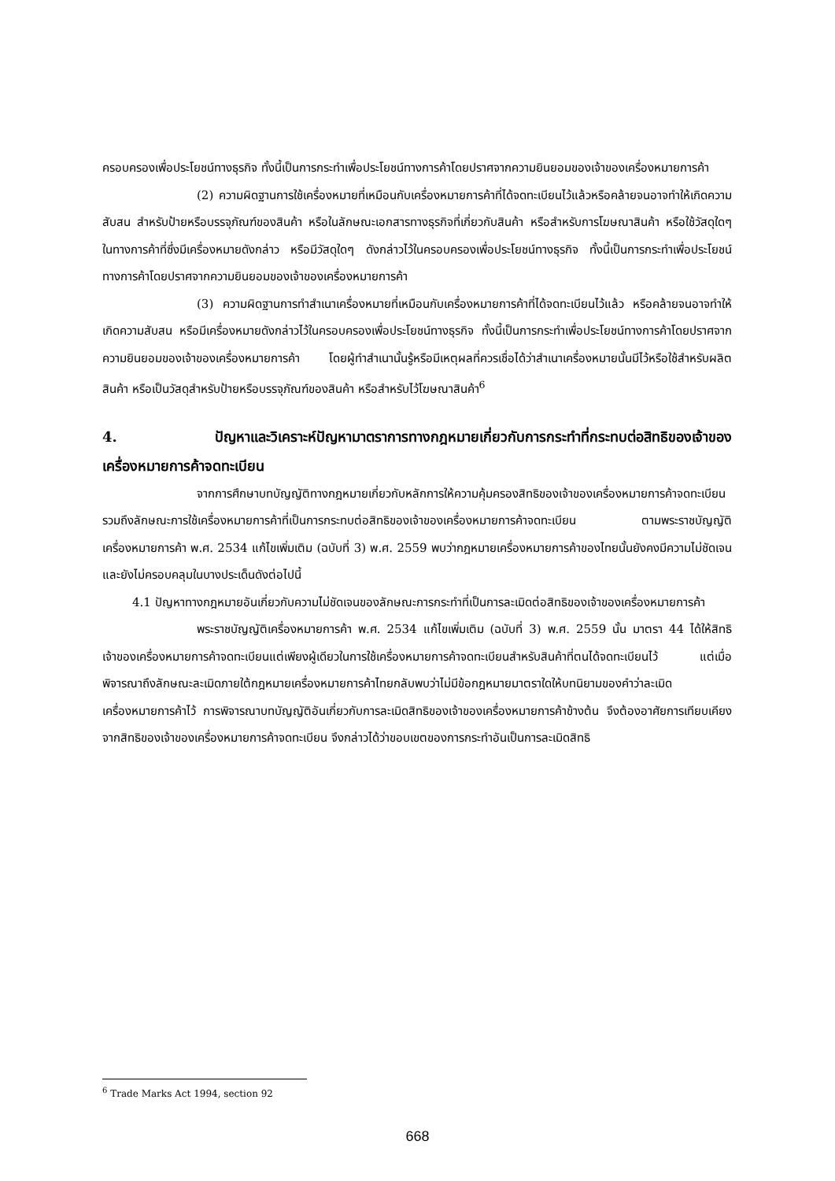ครอบครองเพื่อประโยชน์ทางธุรกิจ ทั้งนี้เป็นการกระทำเพื่อประโยชน์ทางการค้าโดยปราศจากความยินยอมของเจ้าของเครื่องหมายการค้า
(2) ความผิดฐานการใช้เครื่องหมายที่เหมือนกับเครื่องหมายการค้าที่ได้จดทะเบียนไว้แล้วหรือคล้ายจนอาจทำให้เกิดความสับสน สำหรับป้ายหรือบรรจุภัณฑ์ของสินค้า หรือในลักษณะเอกสารทางธุรกิจที่เกี่ยวกับสินค้า หรือสำหรับการโฆษณาสินค้า หรือใช้วัสดุใดๆ ในทางการค้าที่ซึ่งมีเครื่องหมายดังกล่าว หรือมีวัสดุใดๆ ดังกล่าวไว้ในครอบครองเพื่อประโยชน์ทางธุรกิจ ทั้งนี้เป็นการกระทำเพื่อประโยชน์ทางการค้าโดยปราศจากความยินยอมของเจ้าของเครื่องหมายการค้า
(3) ความผิดฐานการทำสำเนาเครื่องหมายที่เหมือนกับเครื่องหมายการค้าที่ได้จดทะเบียนไว้แล้ว หรือคล้ายจนอาจทำให้เกิดความสับสน หรือมีเครื่องหมายดังกล่าวไว้ในครอบครองเพื่อประโยชน์ทางธุรกิจ ทั้งนี้เป็นการกระทำเพื่อประโยชน์ทางการค้าโดยปราศจากความยินยอมของเจ้าของเครื่องหมายการค้า โดยผู้ทำสำเนานั้นรู้หรือมีเหตุผลที่ควรเชื่อได้ว่าสำเนาเครื่องหมายนั้นมีไว้หรือใช้สำหรับผลิตสินค้า หรือเป็นวัสดุสำหรับป้ายหรือบรรจุภัณฑ์ของสินค้า หรือสำหรับไว้โฆษณาสินค้า<sup>6</sup>
4. ปัญหาและวิเคราะห์ปัญหามาตราการทางกฎหมายเกี่ยวกับการกระทำที่กระทบต่อสิทธิของเจ้าของเครื่องหมายการค้าจดทะเบียน
จากการศึกษาบทบัญญัติทางกฎหมายเกี่ยวกับหลักการให้ความคุ้มครองสิทธิของเจ้าของเครื่องหมายการค้าจดทะเบียน รวมถึงลักษณะการใช้เครื่องหมายการค้าที่เป็นการกระทบต่อสิทธิของเจ้าของเครื่องหมายการค้าจดทะเบียน ตามพระราชบัญญัติเครื่องหมายการค้า พ.ศ. 2534 แก้ไขเพิ่มเติม (ฉบับที่ 3) พ.ศ. 2559 พบว่ากฎหมายเครื่องหมายการค้าของไทยนั้นยังคงมีความไม่ชัดเจน และยังไม่ครอบคลุมในบางประเด็นดังต่อไปนี้
4.1 ปัญหาทางกฎหมายอันเกี่ยวกับความไม่ชัดเจนของลักษณะการกระทำที่เป็นการละเมิดต่อสิทธิของเจ้าของเครื่องหมายการค้า
พระราชบัญญัติเครื่องหมายการค้า พ.ศ. 2534 แก้ไขเพิ่มเติม (ฉบับที่ 3) พ.ศ. 2559 นั้น มาตรา 44 ได้ให้สิทธิเจ้าของเครื่องหมายการค้าจดทะเบียนแต่เพียงผู้เดียวในการใช้เครื่องหมายการค้าจดทะเบียนสำหรับสินค้าที่ตนได้จดทะเบียนไว้ แต่เมื่อพิจารณาถึงลักษณะละเมิดภายใต้กฎหมายเครื่องหมายการค้าไทยกลับพบว่าไม่มีข้อกฎหมายมาตราใดให้บทนิยามของคำว่าละเมิดเครื่องหมายการค้าไว้ การพิจารณาบทบัญญัติอันเกี่ยวกับการละเมิดสิทธิของเจ้าของเครื่องหมายการค้าข้างต้น จึงต้องอาศัยการเทียบเคียงจากสิทธิของเจ้าของเครื่องหมายการค้าจดทะเบียน จึงกล่าวได้ว่าขอบเขตของการกระทำอันเป็นการละเมิดสิทธิ
<sup>6</sup> Trade Marks Act 1994, section 92
668